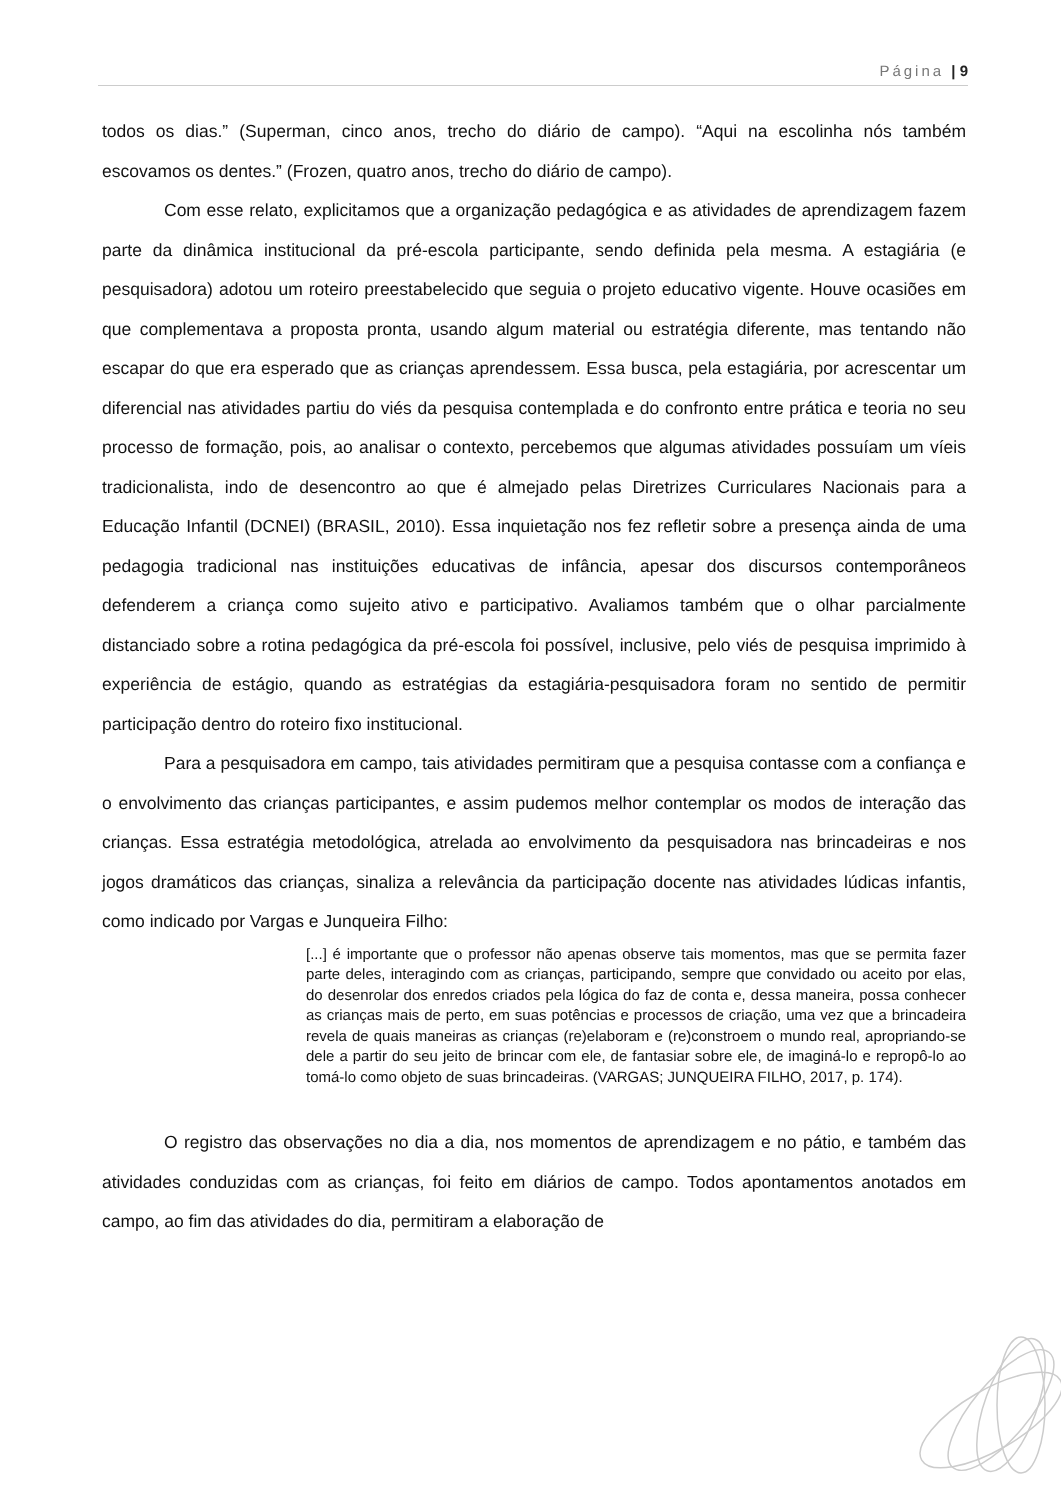Página | 9
todos os dias.” (Superman, cinco anos, trecho do diário de campo). “Aqui na escolinha nós também escovamos os dentes.” (Frozen, quatro anos, trecho do diário de campo).
Com esse relato, explicitamos que a organização pedagógica e as atividades de aprendizagem fazem parte da dinâmica institucional da pré-escola participante, sendo definida pela mesma. A estagiária (e pesquisadora) adotou um roteiro preestabelecido que seguia o projeto educativo vigente. Houve ocasiões em que complementava a proposta pronta, usando algum material ou estratégia diferente, mas tentando não escapar do que era esperado que as crianças aprendessem. Essa busca, pela estagiária, por acrescentar um diferencial nas atividades partiu do viés da pesquisa contemplada e do confronto entre prática e teoria no seu processo de formação, pois, ao analisar o contexto, percebemos que algumas atividades possuíam um víeis tradicionalista, indo de desencontro ao que é almejado pelas Diretrizes Curriculares Nacionais para a Educação Infantil (DCNEI) (BRASIL, 2010). Essa inquietação nos fez refletir sobre a presença ainda de uma pedagogia tradicional nas instituições educativas de infância, apesar dos discursos contemporâneos defenderem a criança como sujeito ativo e participativo. Avaliamos também que o olhar parcialmente distanciado sobre a rotina pedagógica da pré-escola foi possível, inclusive, pelo viés de pesquisa imprimido à experiência de estágio, quando as estratégias da estagiária-pesquisadora foram no sentido de permitir participação dentro do roteiro fixo institucional.
Para a pesquisadora em campo, tais atividades permitiram que a pesquisa contasse com a confiança e o envolvimento das crianças participantes, e assim pudemos melhor contemplar os modos de interação das crianças. Essa estratégia metodológica, atrelada ao envolvimento da pesquisadora nas brincadeiras e nos jogos dramáticos das crianças, sinaliza a relevância da participação docente nas atividades lúdicas infantis, como indicado por Vargas e Junqueira Filho:
[...] é importante que o professor não apenas observe tais momentos, mas que se permita fazer parte deles, interagindo com as crianças, participando, sempre que convidado ou aceito por elas, do desenrolar dos enredos criados pela lógica do faz de conta e, dessa maneira, possa conhecer as crianças mais de perto, em suas potências e processos de criação, uma vez que a brincadeira revela de quais maneiras as crianças (re)elaboram e (re)constroem o mundo real, apropriando-se dele a partir do seu jeito de brincar com ele, de fantasiar sobre ele, de imaginá-lo e repropô-lo ao tomá-lo como objeto de suas brincadeiras. (VARGAS; JUNQUEIRA FILHO, 2017, p. 174).
O registro das observações no dia a dia, nos momentos de aprendizagem e no pátio, e também das atividades conduzidas com as crianças, foi feito em diários de campo. Todos apontamentos anotados em campo, ao fim das atividades do dia, permitiram a elaboração de